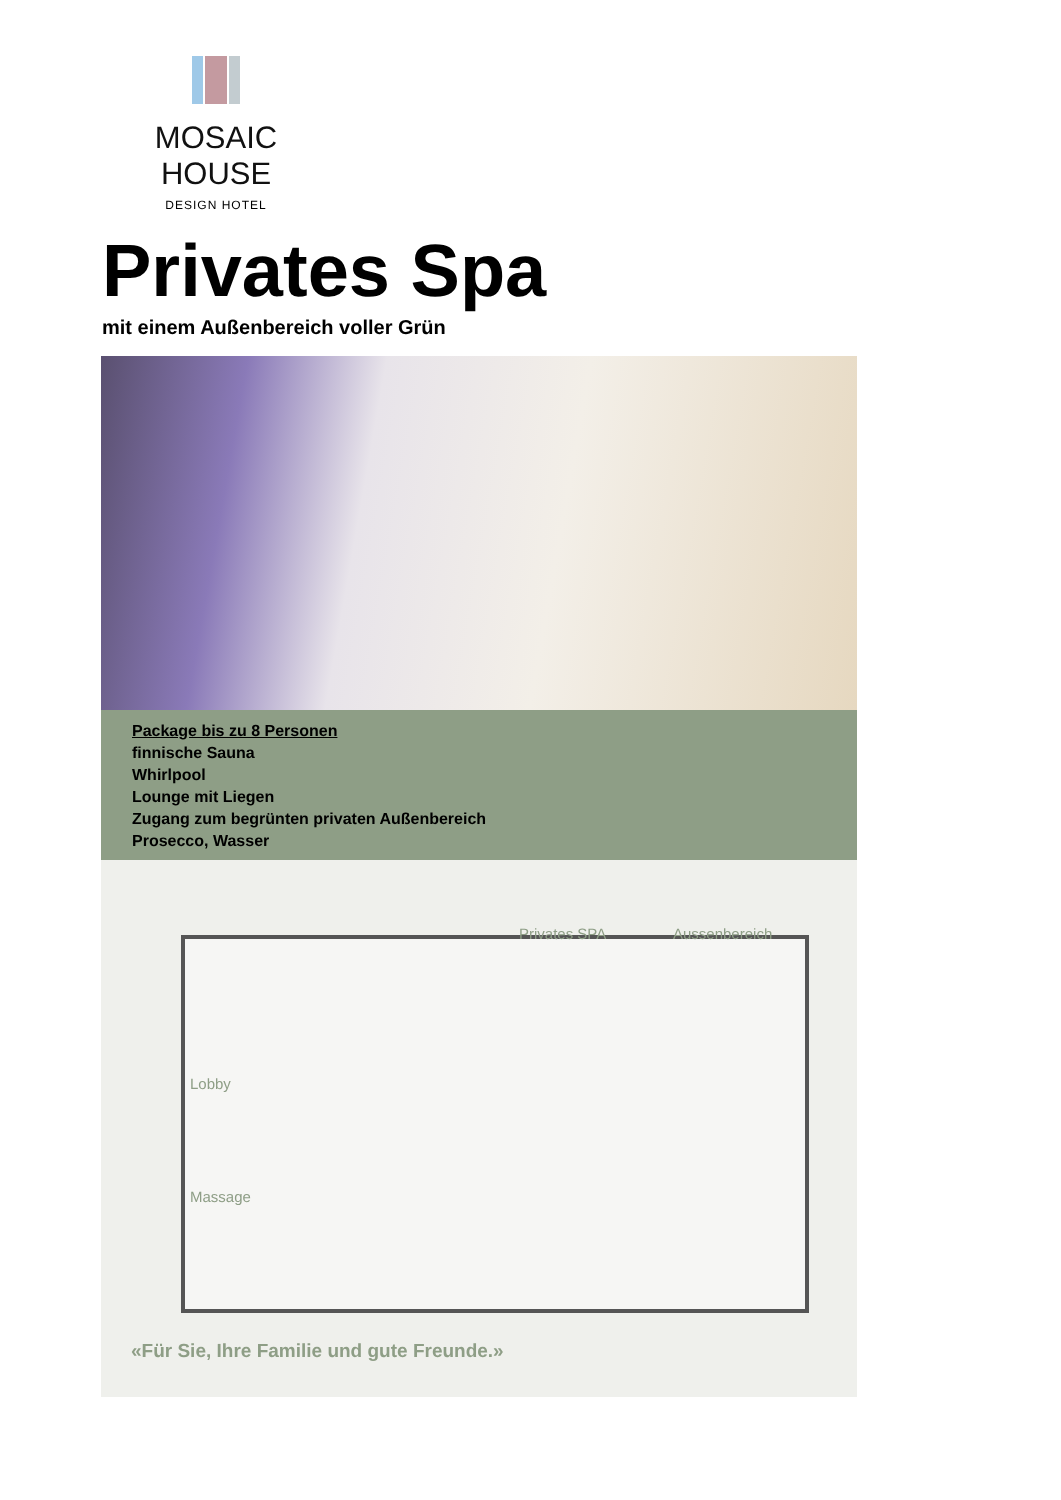MOSAIC HOUSE
DESIGN HOTEL
Privates Spa
mit einem Außenbereich voller Grün
Package bis zu 8 Personen
finnische Sauna
Whirlpool
Lounge mit Liegen
Zugang zum begrünten privaten Außenbereich
Prosecco, Wasser
Privates SPA Aussenbereich
Lobby
Massage
«Für Sie, Ihre Familie und gute Freunde.»